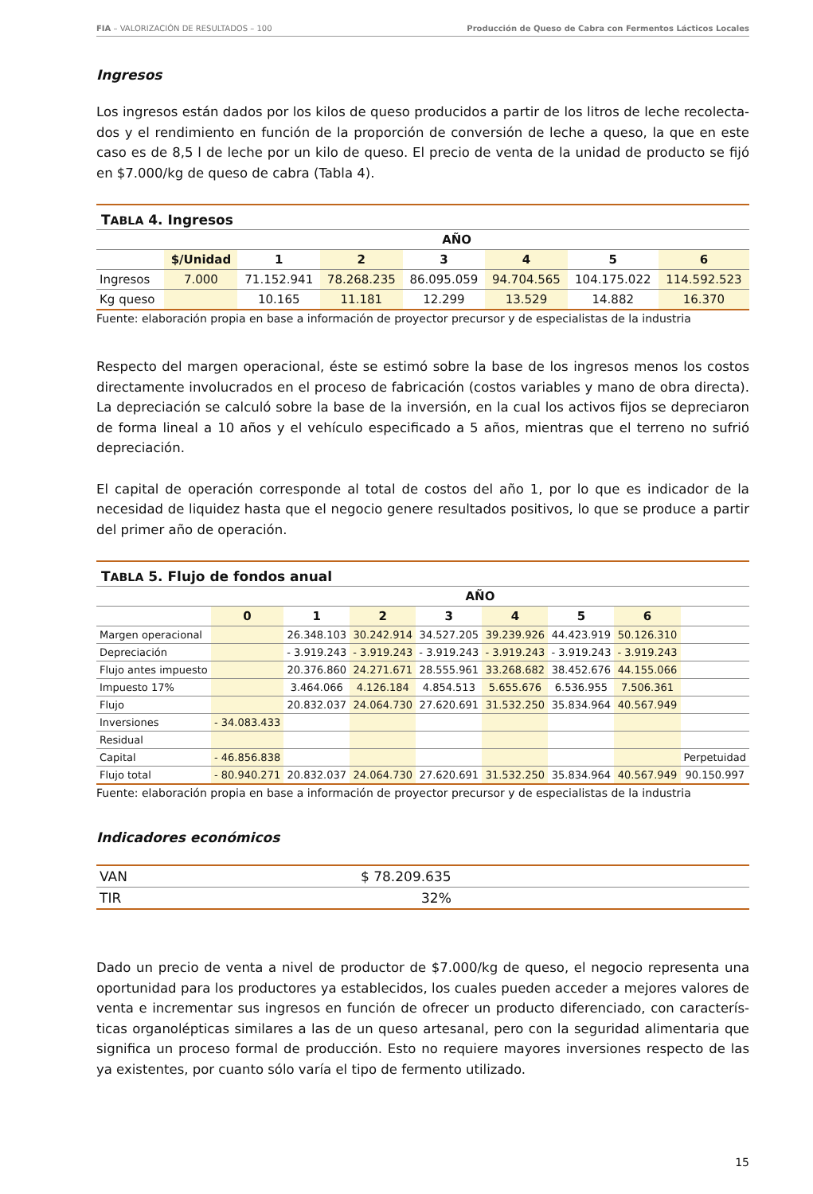FIA – VALORIZACIÓN DE RESULTADOS – 100 Producción de Queso de Cabra con Fermentos Lácticos Locales
Ingresos
Los ingresos están dados por los kilos de queso producidos a partir de los litros de leche recolecta-dos y el rendimiento en función de la proporción de conversión de leche a queso, la que en este caso es de 8,5 l de leche por un kilo de queso. El precio de venta de la unidad de producto se fijó en $7.000/kg de queso de cabra (Tabla 4).
| T ABLA 4. Ingresos | | | | | | | |
| --- | --- | --- | --- | --- | --- | --- | --- |
| | AÑO | | | | | | |
| | $/Unidad | 1 | 2 | 3 | 4 | 5 | 6 |
| Ingresos | 7.000 | 71.152.941 | 78.268.235 | 86.095.059 | 94.704.565 | 104.175.022 | 114.592.523 |
| Kg queso | | 10.165 | 11.181 | 12.299 | 13.529 | 14.882 | 16.370 |
Fuente: elaboración propia en base a información de proyector precursor y de especialistas de la industria
Respecto del margen operacional, éste se estimó sobre la base de los ingresos menos los costos directamente involucrados en el proceso de fabricación (costos variables y mano de obra directa). La depreciación se calculó sobre la base de la inversión, en la cual los activos fijos se depreciaron de forma lineal a 10 años y el vehículo especificado a 5 años, mientras que el terreno no sufrió depreciación.
El capital de operación corresponde al total de costos del año 1, por lo que es indicador de la necesidad de liquidez hasta que el negocio genere resultados positivos, lo que se produce a partir del primer año de operación.
| T ABLA 5. Flujo de fondos anual | | | | | | | | |
| --- | --- | --- | --- | --- | --- | --- | --- | --- |
| | AÑO | | | | | | | |
| | 0 | 1 | 2 | 3 | 4 | 5 | 6 | |
| Margen operacional | | 26.348.103 | 30.242.914 | 34.527.205 | 39.239.926 | 44.423.919 | 50.126.310 | |
| Depreciación | | - 3.919.243 | - 3.919.243 | - 3.919.243 | - 3.919.243 | - 3.919.243 | - 3.919.243 | |
| Flujo antes impuesto | | 20.376.860 | 24.271.671 | 28.555.961 | 33.268.682 | 38.452.676 | 44.155.066 | |
| Impuesto 17% | | 3.464.066 | 4.126.184 | 4.854.513 | 5.655.676 | 6.536.955 | 7.506.361 | |
| Flujo | | 20.832.037 | 24.064.730 | 27.620.691 | 31.532.250 | 35.834.964 | 40.567.949 | |
| Inversiones | - 34.083.433 | | | | | | | |
| Residual | | | | | | | | |
| Capital | - 46.856.838 | | | | | | | Perpetuidad |
| Flujo total | - 80.940.271 | 20.832.037 | 24.064.730 | 27.620.691 | 31.532.250 | 35.834.964 | 40.567.949 | 90.150.997 |
Fuente: elaboración propia en base a información de proyector precursor y de especialistas de la industria
Indicadores económicos
| VAN | $ 78.209.635 |
| TIR | 32% |
Dado un precio de venta a nivel de productor de $7.000/kg de queso, el negocio representa una oportunidad para los productores ya establecidos, los cuales pueden acceder a mejores valores de venta e incrementar sus ingresos en función de ofrecer un producto diferenciado, con caracterís-ticas organolépticas similares a las de un queso artesanal, pero con la seguridad alimentaria que significa un proceso formal de producción. Esto no requiere mayores inversiones respecto de las ya existentes, por cuanto sólo varía el tipo de fermento utilizado.
15